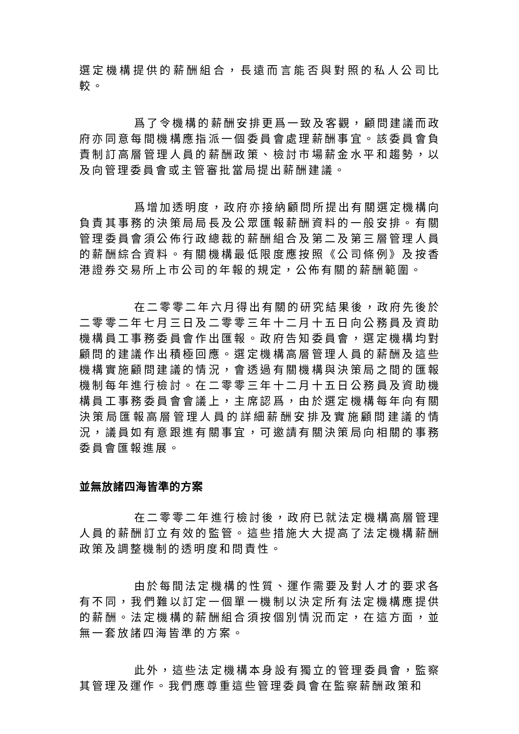選定機構提供的薪酬組合，長遠而言能否與對照的私人公司比較。
爲了令機構的薪酬安排更爲一致及客觀，顧問建議而政府亦同意每間機構應指派一個委員會處理薪酬事宜。該委員會負責制訂高層管理人員的薪酬政策、檢討市場薪金水平和趨勢，以及向管理委員會或主管審批當局提出薪酬建議。
爲增加透明度，政府亦接納顧問所提出有關選定機構向負責其事務的決策局局長及公眾匯報薪酬資料的一般安排。有關管理委員會須公佈行政總裁的薪酬組合及第二及第三層管理人員的薪酬綜合資料。有關機構最低限度應按照《公司條例》及按香港證券交易所上市公司的年報的規定，公佈有關的薪酬範圍。
在二零零二年六月得出有關的研究結果後，政府先後於二零零二年七月三日及二零零三年十二月十五日向公務員及資助機構員工事務委員會作出匯報。政府告知委員會，選定機構均對顧問的建議作出積極回應。選定機構高層管理人員的薪酬及這些機構實施顧問建議的情況，會透過有關機構與決策局之間的匯報機制每年進行檢討。在二零零三年十二月十五日公務員及資助機構員工事務委員會會議上，主席認爲，由於選定機構每年向有關決策局匯報高層管理人員的詳細薪酬安排及實施顧問建議的情況，議員如有意跟進有關事宜，可邀請有關決策局向相關的事務委員會匯報進展。
並無放諸四海皆準的方案
在二零零二年進行檢討後，政府已就法定機構高層管理人員的薪酬訂立有效的監管。這些措施大大提高了法定機構薪酬政策及調整機制的透明度和問責性。
由於每間法定機構的性質、運作需要及對人才的要求各有不同，我們難以訂定一個單一機制以決定所有法定機構應提供的薪酬。法定機構的薪酬組合須按個別情況而定，在這方面，並無一套放諸四海皆準的方案。
此外，這些法定機構本身設有獨立的管理委員會，監察其管理及運作。我們應尊重這些管理委員會在監察薪酬政策和